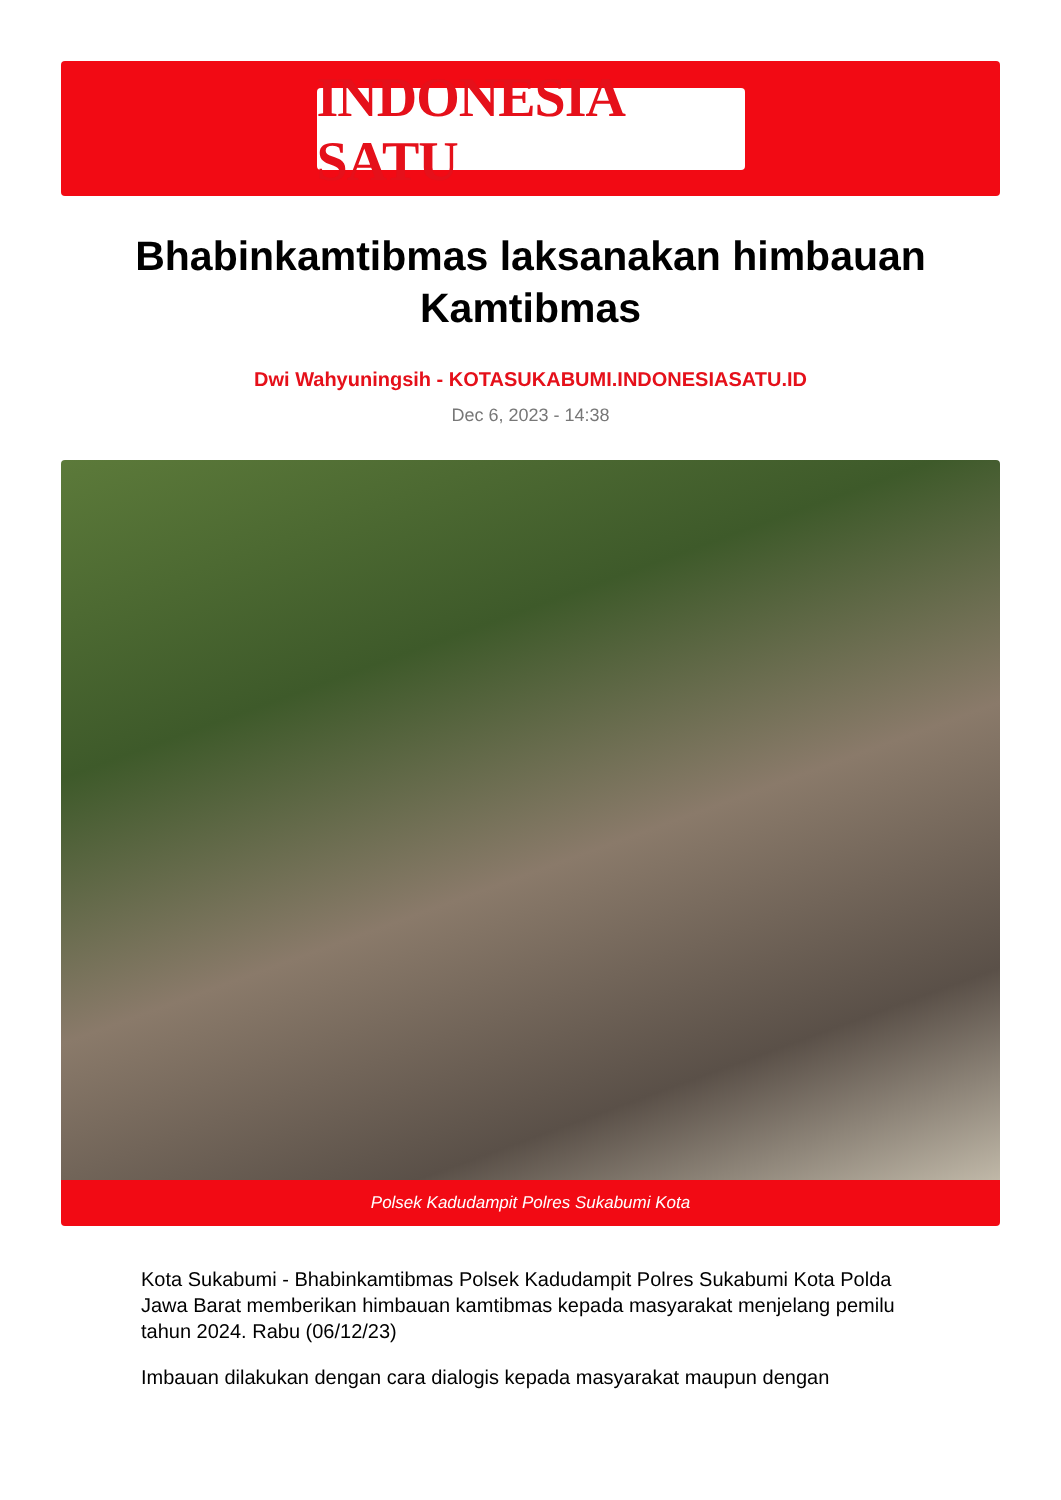INDONESIA SATU
Bhabinkamtibmas laksanakan himbauan Kamtibmas
Dwi Wahyuningsih - KOTASUKABUMI.INDONESIASATU.ID
Dec 6, 2023 - 14:38
Polsek Kadudampit Polres Sukabumi Kota
Kota Sukabumi - Bhabinkamtibmas Polsek Kadudampit Polres Sukabumi Kota Polda Jawa Barat memberikan himbauan kamtibmas kepada masyarakat menjelang pemilu tahun 2024. Rabu (06/12/23)
Imbauan dilakukan dengan cara dialogis kepada masyarakat maupun dengan